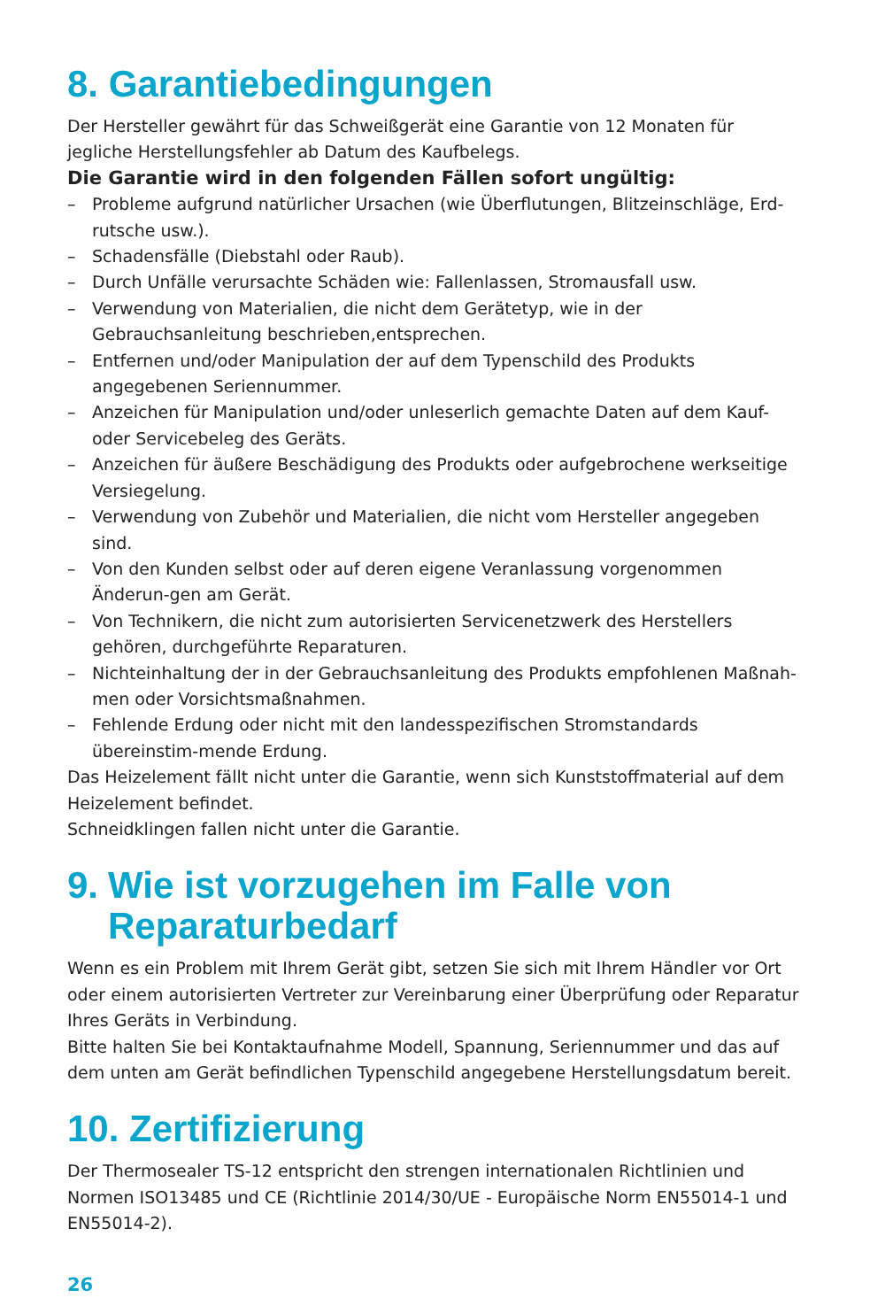8. Garantiebedingungen
Der Hersteller gewährt für das Schweißgerät eine Garantie von 12 Monaten für jegliche Herstellungsfehler ab Datum des Kaufbelegs.
Die Garantie wird in den folgenden Fällen sofort ungültig:
– Probleme aufgrund natürlicher Ursachen (wie Überflutungen, Blitzeinschläge, Erd-rutsche usw.).
– Schadensfälle (Diebstahl oder Raub).
– Durch Unfälle verursachte Schäden wie: Fallenlassen, Stromausfall usw.
– Verwendung von Materialien, die nicht dem Gerätetyp, wie in der Gebrauchsanleitung beschrieben,entsprechen.
– Entfernen und/oder Manipulation der auf dem Typenschild des Produkts angegebenen Seriennummer.
– Anzeichen für Manipulation und/oder unleserlich gemachte Daten auf dem Kauf- oder Servicebeleg des Geräts.
– Anzeichen für äußere Beschädigung des Produkts oder aufgebrochene werkseitige Versiegelung.
– Verwendung von Zubehör und Materialien, die nicht vom Hersteller angegeben sind.
– Von den Kunden selbst oder auf deren eigene Veranlassung vorgenommen Änderun-gen am Gerät.
– Von Technikern, die nicht zum autorisierten Servicenetzwerk des Herstellers gehören, durchgeführte Reparaturen.
– Nichteinhaltung der in der Gebrauchsanleitung des Produkts empfohlenen Maßnah-men oder Vorsichtsmaßnahmen.
– Fehlende Erdung oder nicht mit den landesspezifischen Stromstandards übereinstim-mende Erdung.
Das Heizelement fällt nicht unter die Garantie, wenn sich Kunststoffmaterial auf dem Heizelement befindet.
Schneidklingen fallen nicht unter die Garantie.
9. Wie ist vorzugehen im Falle von Reparaturbedarf
Wenn es ein Problem mit Ihrem Gerät gibt, setzen Sie sich mit Ihrem Händler vor Ort oder einem autorisierten Vertreter zur Vereinbarung einer Überprüfung oder Reparatur Ihres Geräts in Verbindung.
Bitte halten Sie bei Kontaktaufnahme Modell, Spannung, Seriennummer und das auf dem unten am Gerät befindlichen Typenschild angegebene Herstellungsdatum bereit.
10. Zertifizierung
Der Thermosealer TS-12 entspricht den strengen internationalen Richtlinien und Normen ISO13485 und CE (Richtlinie 2014/30/UE - Europäische Norm EN55014-1 und EN55014-2).
26